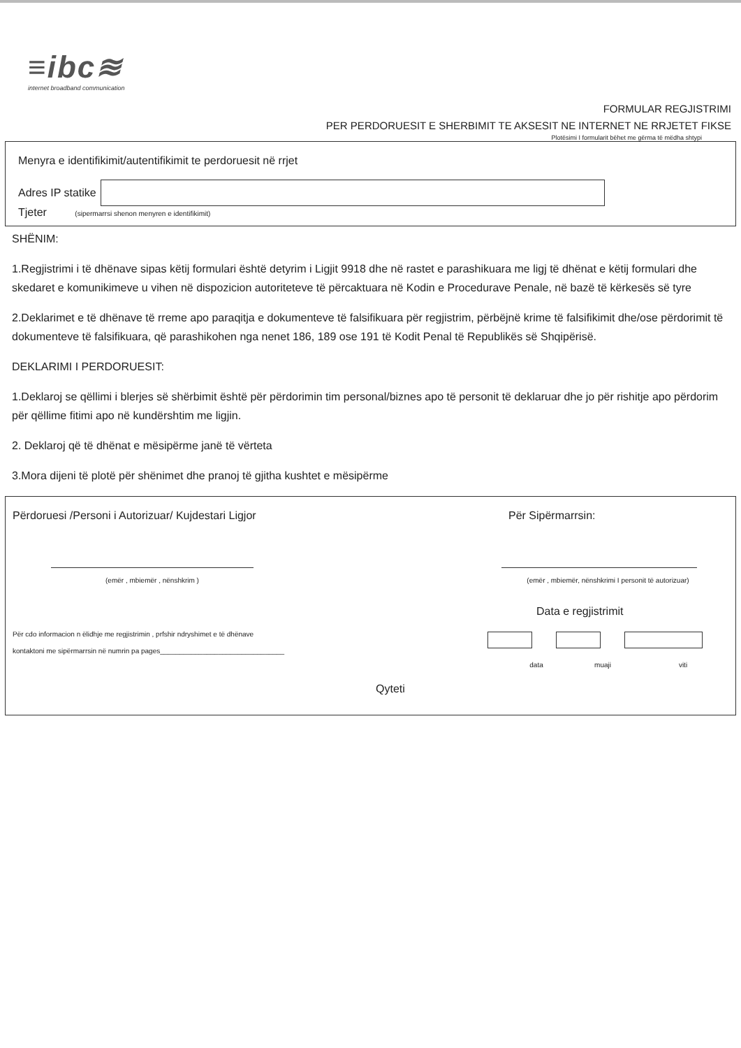≡ibc≋
internet broadband communication
FORMULAR REGJISTRIMI
PER PERDORUESIT E SHERBIMIT TE AKSESIT NE INTERNET NE RRJETET FIKSE
Plotësimi I formularit bëhet me gërma të mëdha shtypi
Menyra e identifikimit/autentifikimit te perdoruesit në rrjet
Adres IP statike
Tjeter (sipermarrsi shenon menyren e identifikimit)
SHËNIM:
1.Regjistrimi i të dhënave sipas këtij formulari është detyrim i Ligjit 9918 dhe në rastet e parashikuara me ligj të dhënat e këtij formulari dhe skedaret e komunikimeve u vihen në dispozicion autoriteteve të përcaktuara në Kodin e Procedurave Penale, në bazë të kërkesës së tyre
2.Deklarimet e të dhënave të rreme apo paraqitja e dokumenteve të falsifikuara për regjistrim, përbëjnë krime të falsifikimit dhe/ose përdorimit të dokumenteve të falsifikuara, që parashikohen nga nenet 186, 189 ose 191 të Kodit Penal të Republikës së Shqipërisë.
DEKLARIMI I PERDORUESIT:
1.Deklaroj se qëllimi i blerjes së shërbimit është për përdorimin tim personal/biznes apo të personit të deklaruar dhe jo për rishitje apo përdorim për qëllime fitimi apo në kundërshtim me ligjin.
2. Deklaroj që të dhënat e mësipërme janë të vërteta
3.Mora dijeni të plotë për shënimet dhe pranoj të gjitha kushtet e mësipërme
Përdoruesi /Personi i Autorizuar/ Kujdestari Ligjor
(emër , mbiemër , nënshkrim )
Për cdo informacion n ëlidhje me regjistrimin , prfshir ndryshimet e të dhënave
kontaktoni me sipërmarrsin në numrin pa pages________________________________
Për Sipërmarrsin:
(emër , mbiemër, nënshkrimi I personit të autorizuar)
Data e regjistrimit
data muaji viti
Qyteti